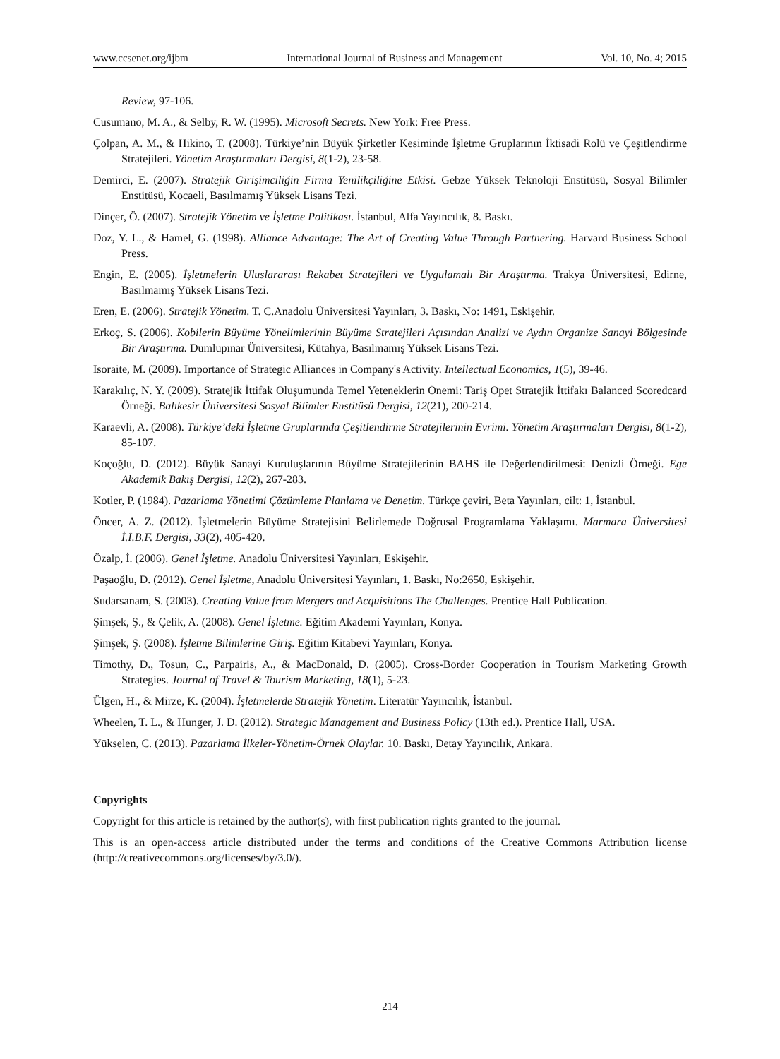www.ccsenet.org/ijbm International Journal of Business and Management Vol. 10, No. 4; 2015
Review, 97-106.
Cusumano, M. A., & Selby, R. W. (1995). Microsoft Secrets. New York: Free Press.
Çolpan, A. M., & Hikino, T. (2008). Türkiye’nin Büyük Şirketler Kesiminde İşletme Gruplarının İktisadi Rolü ve Çeşitlendirme Stratejileri. Yönetim Araştırmaları Dergisi, 8(1-2), 23-58.
Demirci, E. (2007). Stratejik Girişimciliğin Firma Yenilikçiliğine Etkisi. Gebze Yüksek Teknoloji Enstitüsü, Sosyal Bilimler Enstitüsü, Kocaeli, Basılmamış Yüksek Lisans Tezi.
Dinçer, Ö. (2007). Stratejik Yönetim ve İşletme Politikası. İstanbul, Alfa Yayıncılık, 8. Baskı.
Doz, Y. L., & Hamel, G. (1998). Alliance Advantage: The Art of Creating Value Through Partnering. Harvard Business School Press.
Engin, E. (2005). İşletmelerin Uluslararası Rekabet Stratejileri ve Uygulamalı Bir Araştırma. Trakya Üniversitesi, Edirne, Basılmamış Yüksek Lisans Tezi.
Eren, E. (2006). Stratejik Yönetim. T. C.Anadolu Üniversitesi Yayınları, 3. Baskı, No: 1491, Eskişehir.
Erkoç, S. (2006). Kobilerin Büyüme Yönelimlerinin Büyüme Stratejileri Açısından Analizi ve Aydın Organize Sanayi Bölgesinde Bir Araştırma. Dumlupınar Üniversitesi, Kütahya, Basılmamış Yüksek Lisans Tezi.
Isoraite, M. (2009). Importance of Strategic Alliances in Company's Activity. Intellectual Economics, 1(5), 39-46.
Karakılıç, N. Y. (2009). Stratejik İttifak Oluşumunda Temel Yeteneklerin Önemi: Tariş Opet Stratejik İttifakı Balanced Scoredcard Örneği. Balıkesir Üniversitesi Sosyal Bilimler Enstitüsü Dergisi, 12(21), 200-214.
Karaevli, A. (2008). Türkiye’deki İşletme Gruplarında Çeşitlendirme Stratejilerinin Evrimi. Yönetim Araştırmaları Dergisi, 8(1-2), 85-107.
Koçoğlu, D. (2012). Büyük Sanayi Kuruluşlarının Büyüme Stratejilerinin BAHS ile Değerlendirilmesi: Denizli Örneği. Ege Akademik Bakış Dergisi, 12(2), 267-283.
Kotler, P. (1984). Pazarlama Yönetimi Çözümleme Planlama ve Denetim. Türkçe çeviri, Beta Yayınları, cilt: 1, İstanbul.
Öncer, A. Z. (2012). İşletmelerin Büyüme Stratejisini Belirlemede Doğrusal Programlama Yaklaşımı. Marmara Üniversitesi İ.İ.B.F. Dergisi, 33(2), 405-420.
Özalp, İ. (2006). Genel İşletme. Anadolu Üniversitesi Yayınları, Eskişehir.
Paşaoğlu, D. (2012). Genel İşletme, Anadolu Üniversitesi Yayınları, 1. Baskı, No:2650, Eskişehir.
Sudarsanam, S. (2003). Creating Value from Mergers and Acquisitions The Challenges. Prentice Hall Publication.
Şimşek, Ş., & Çelik, A. (2008). Genel İşletme. Eğitim Akademi Yayınları, Konya.
Şimşek, Ş. (2008). İşletme Bilimlerine Giriş. Eğitim Kitabevi Yayınları, Konya.
Timothy, D., Tosun, C., Parpairis, A., & MacDonald, D. (2005). Cross-Border Cooperation in Tourism Marketing Growth Strategies. Journal of Travel & Tourism Marketing, 18(1), 5-23.
Ülgen, H., & Mirze, K. (2004). İşletmelerde Stratejik Yönetim. Literatür Yayıncılık, İstanbul.
Wheelen, T. L., & Hunger, J. D. (2012). Strategic Management and Business Policy (13th ed.). Prentice Hall, USA.
Yükselen, C. (2013). Pazarlama İlkeler-Yönetim-Örnek Olaylar. 10. Baskı, Detay Yayıncılık, Ankara.
Copyrights
Copyright for this article is retained by the author(s), with first publication rights granted to the journal.
This is an open-access article distributed under the terms and conditions of the Creative Commons Attribution license (http://creativecommons.org/licenses/by/3.0/).
214